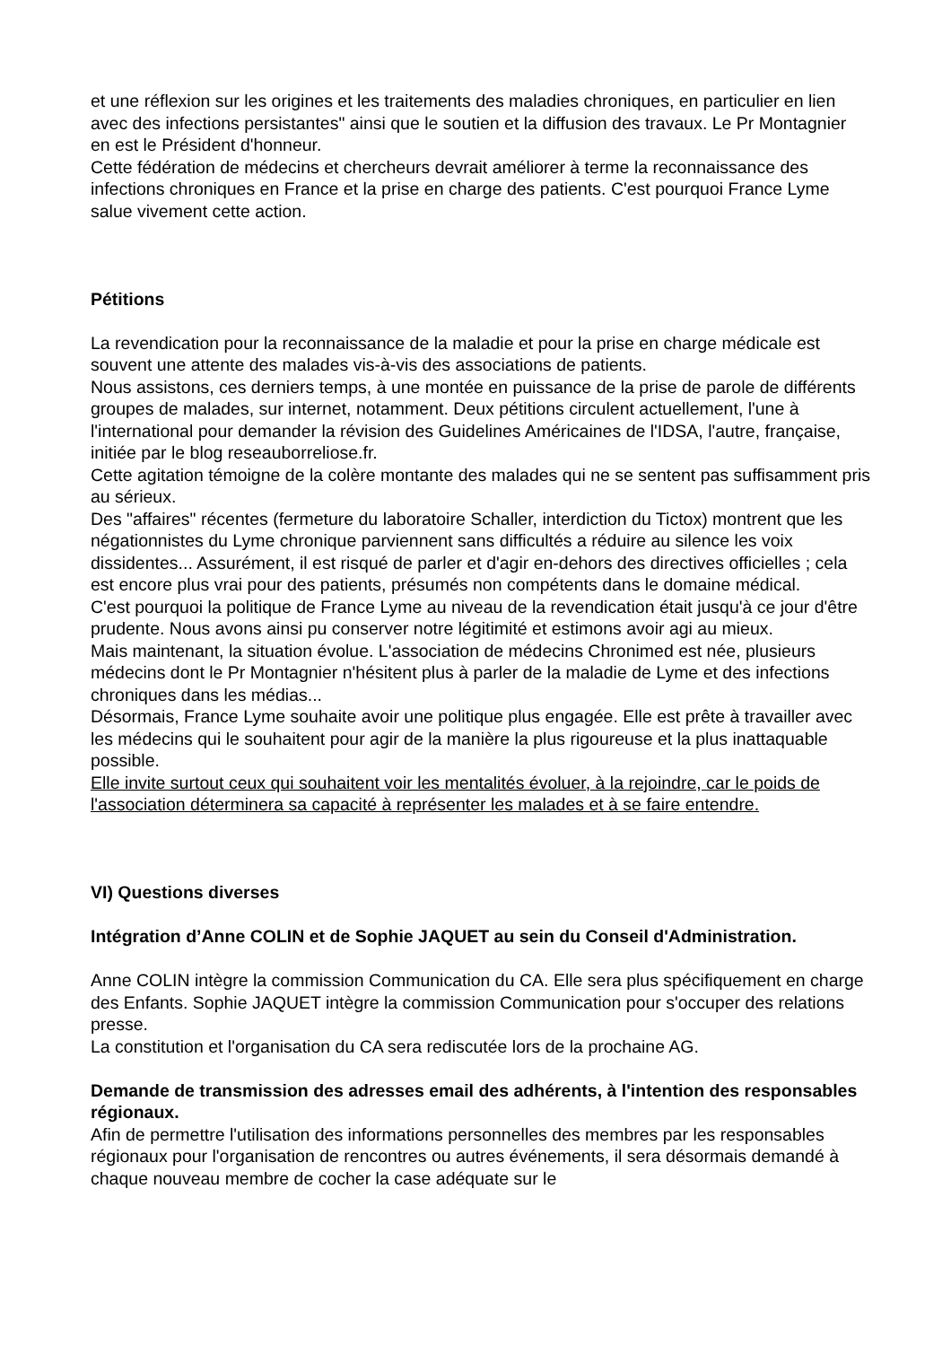et une réflexion sur les origines et les traitements des maladies chroniques, en particulier en lien avec des infections persistantes" ainsi que le soutien et la diffusion des travaux. Le Pr Montagnier en est le Président d'honneur.
Cette fédération de médecins et chercheurs devrait améliorer à terme la reconnaissance des infections chroniques en France et la prise en charge des patients. C'est pourquoi France Lyme salue vivement cette action.
Pétitions
La revendication pour la reconnaissance de la maladie et pour la prise en charge médicale est souvent une attente des malades vis-à-vis des associations de patients.
Nous assistons, ces derniers temps, à une montée en puissance de la prise de parole de différents groupes de malades, sur internet, notamment. Deux pétitions circulent actuellement, l'une à l'international pour demander la révision des Guidelines Américaines de l'IDSA, l'autre, française, initiée par le blog reseauborreliose.fr.
Cette agitation témoigne de la colère montante des malades qui ne se sentent pas suffisamment pris au sérieux.
Des "affaires" récentes (fermeture du laboratoire Schaller, interdiction du Tictox) montrent que les négationnistes du Lyme chronique parviennent sans difficultés a réduire au silence les voix dissidentes... Assurément, il est risqué de parler et d'agir en-dehors des directives officielles ; cela est encore plus vrai pour des patients, présumés non compétents dans le domaine médical.
C'est pourquoi la politique de France Lyme au niveau de la revendication était jusqu'à ce jour d'être prudente. Nous avons ainsi pu conserver notre légitimité et estimons avoir agi au mieux.
Mais maintenant, la situation évolue. L'association de médecins Chronimed est née, plusieurs médecins dont le Pr Montagnier n'hésitent plus à parler de la maladie de Lyme et des infections chroniques dans les médias...
Désormais, France Lyme souhaite avoir une politique plus engagée. Elle est prête à travailler avec les médecins qui le souhaitent pour agir de la manière la plus rigoureuse et la plus inattaquable possible.
Elle invite surtout ceux qui souhaitent voir les mentalités évoluer, à la rejoindre, car le poids de l'association déterminera sa capacité à représenter les malades et à se faire entendre.
VI) Questions diverses
Intégration d’Anne COLIN et de Sophie JAQUET au sein du Conseil d'Administration.
Anne COLIN intègre la commission Communication du CA. Elle sera plus spécifiquement en charge des Enfants. Sophie JAQUET intègre la commission Communication pour s'occuper des relations presse.
La constitution et l'organisation du CA sera rediscutée lors de la prochaine AG.
Demande de transmission des adresses email des adhérents, à l'intention des responsables régionaux.
Afin de permettre l'utilisation des informations personnelles des membres par les responsables régionaux pour l'organisation de rencontres ou autres événements, il sera désormais demandé à chaque nouveau membre de cocher la case adéquate sur le